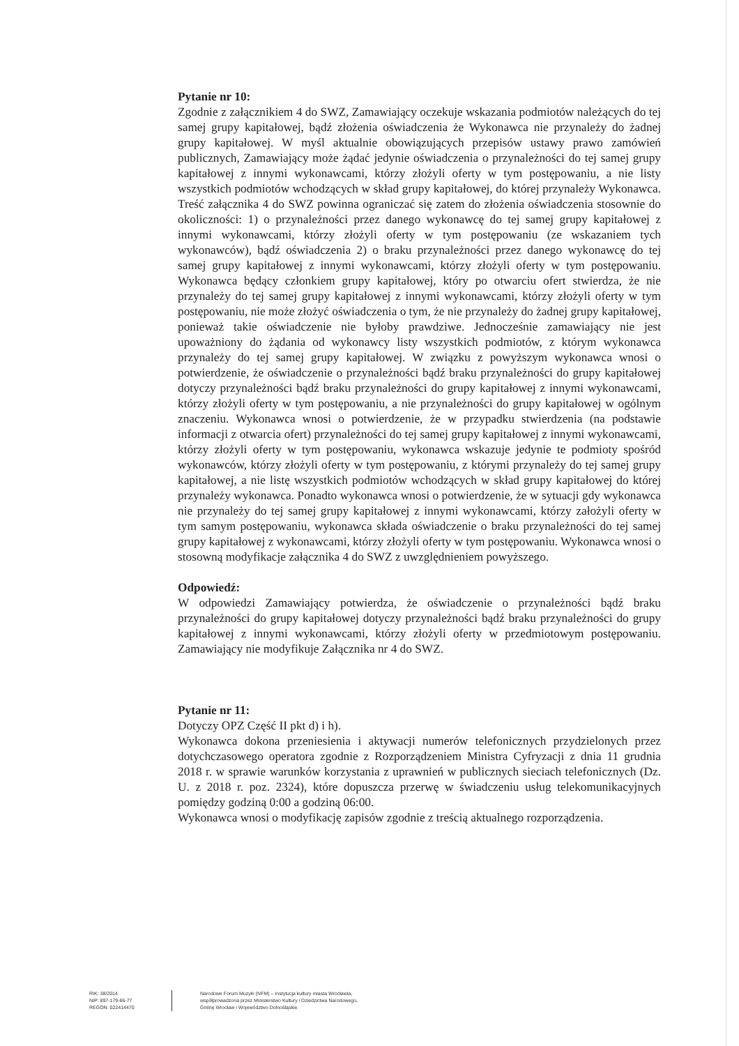Pytanie nr 10:
Zgodnie z załącznikiem 4 do SWZ, Zamawiający oczekuje wskazania podmiotów należących do tej samej grupy kapitałowej, bądź złożenia oświadczenia że Wykonawca nie przynależy do żadnej grupy kapitałowej. W myśl aktualnie obowiązujących przepisów ustawy prawo zamówień publicznych, Zamawiający może żądać jedynie oświadczenia o przynależności do tej samej grupy kapitałowej z innymi wykonawcami, którzy złożyli oferty w tym postępowaniu, a nie listy wszystkich podmiotów wchodzących w skład grupy kapitałowej, do której przynależy Wykonawca. Treść załącznika 4 do SWZ powinna ograniczać się zatem do złożenia oświadczenia stosownie do okoliczności: 1) o przynależności przez danego wykonawcę do tej samej grupy kapitałowej z innymi wykonawcami, którzy złożyli oferty w tym postępowaniu (ze wskazaniem tych wykonawców), bądź oświadczenia 2) o braku przynależności przez danego wykonawcę do tej samej grupy kapitałowej z innymi wykonawcami, którzy złożyli oferty w tym postępowaniu. Wykonawca będący członkiem grupy kapitałowej, który po otwarciu ofert stwierdza, że nie przynależy do tej samej grupy kapitałowej z innymi wykonawcami, którzy złożyli oferty w tym postępowaniu, nie może złożyć oświadczenia o tym, że nie przynależy do żadnej grupy kapitałowej, ponieważ takie oświadczenie nie byłoby prawdziwe. Jednocześnie zamawiający nie jest upoważniony do żądania od wykonawcy listy wszystkich podmiotów, z którym wykonawca przynależy do tej samej grupy kapitałowej. W związku z powyższym wykonawca wnosi o potwierdzenie, że oświadczenie o przynależności bądź braku przynależności do grupy kapitałowej dotyczy przynależności bądź braku przynależności do grupy kapitałowej z innymi wykonawcami, którzy złożyli oferty w tym postępowaniu, a nie przynależności do grupy kapitałowej w ogólnym znaczeniu. Wykonawca wnosi o potwierdzenie, że w przypadku stwierdzenia (na podstawie informacji z otwarcia ofert) przynależności do tej samej grupy kapitałowej z innymi wykonawcami, którzy złożyli oferty w tym postępowaniu, wykonawca wskazuje jedynie te podmioty spośród wykonawców, którzy złożyli oferty w tym postępowaniu, z którymi przynależy do tej samej grupy kapitałowej, a nie listę wszystkich podmiotów wchodzących w skład grupy kapitałowej do której przynależy wykonawca. Ponadto wykonawca wnosi o potwierdzenie, że w sytuacji gdy wykonawca nie przynależy do tej samej grupy kapitałowej z innymi wykonawcami, którzy założyli oferty w tym samym postępowaniu, wykonawca składa oświadczenie o braku przynależności do tej samej grupy kapitałowej z wykonawcami, którzy złożyli oferty w tym postępowaniu. Wykonawca wnosi o stosowną modyfikacje załącznika 4 do SWZ z uwzględnieniem powyższego.
Odpowiedź:
W odpowiedzi Zamawiający potwierdza, że oświadczenie o przynależności bądź braku przynależności do grupy kapitałowej dotyczy przynależności bądź braku przynależności do grupy kapitałowej z innymi wykonawcami, którzy złożyli oferty w przedmiotowym postępowaniu. Zamawiający nie modyfikuje Załącznika nr 4 do SWZ.
Pytanie nr 11:
Dotyczy OPZ Część II pkt d) i h).
Wykonawca dokona przeniesienia i aktywacji numerów telefonicznych przydzielonych przez dotychczasowego operatora zgodnie z Rozporządzeniem Ministra Cyfryzacji z dnia 11 grudnia 2018 r. w sprawie warunków korzystania z uprawnień w publicznych sieciach telefonicznych (Dz. U. z 2018 r. poz. 2324), które dopuszcza przerwę w świadczeniu usług telekomunikacyjnych pomiędzy godziną 0:00 a godziną 06:00.
Wykonawca wnosi o modyfikację zapisów zgodnie z treścią aktualnego rozporządzenia.
RIK: 38/2014
NIP: 897-179-86-77
REGON: 022414470
Narodowe Forum Muzyki (NFM) – Instytucja kultury miasta Wrocławia,
współprowadzona przez Ministerstwo Kultury i Dziedzictwa Narodowego,
Gminę Wrocław i Województwo Dolnośląskie